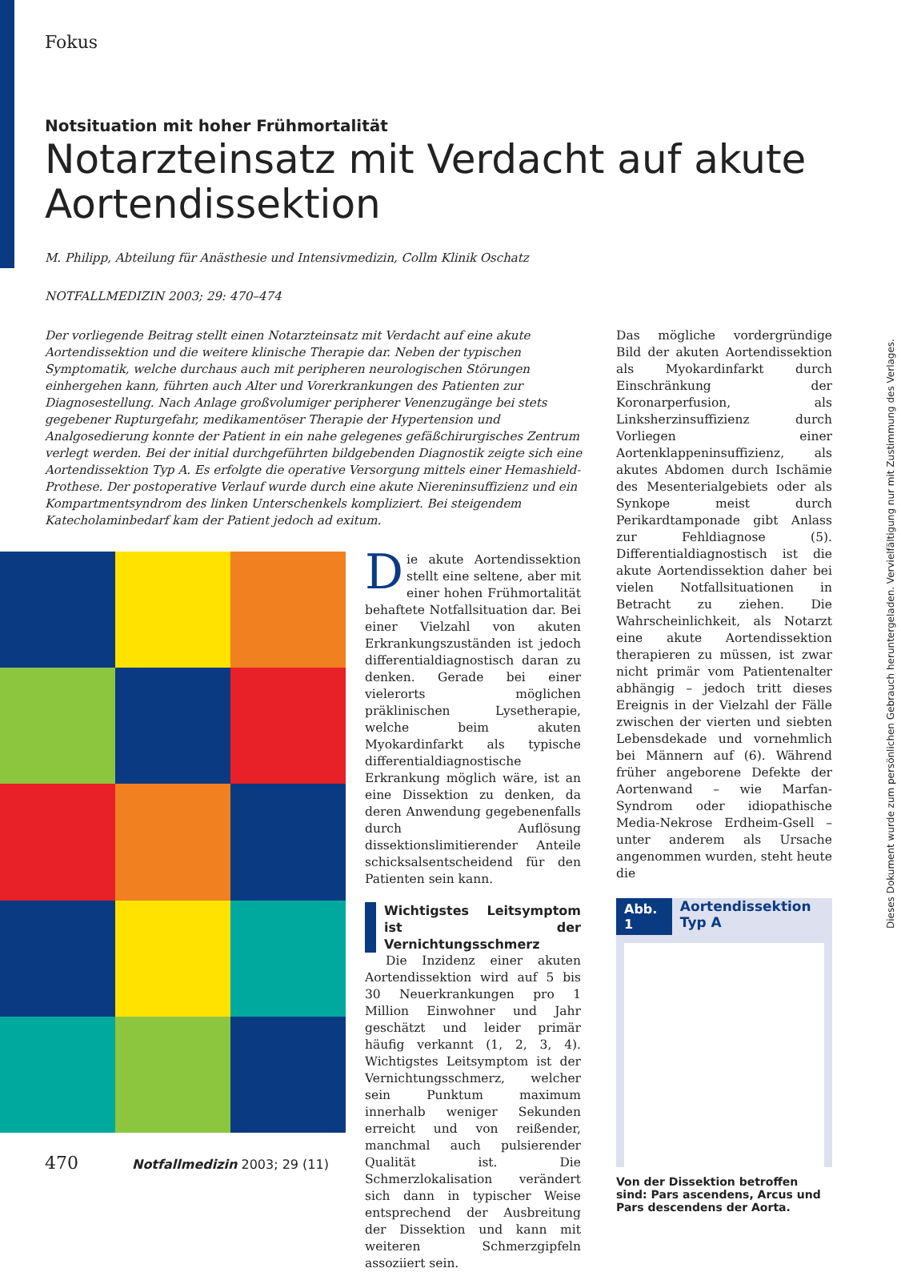Fokus
Notsituation mit hoher Frühmortalität
Notarzteinsatz mit Verdacht auf akute Aortendissektion
M. Philipp, Abteilung für Anästhesie und Intensivmedizin, Collm Klinik Oschatz
NOTFALLMEDIZIN 2003; 29: 470–474
Der vorliegende Beitrag stellt einen Notarzteinsatz mit Verdacht auf eine akute Aortendissektion und die weitere klinische Therapie dar. Neben der typischen Symptomatik, welche durchaus auch mit peripheren neurologischen Störungen einhergehen kann, führten auch Alter und Vorerkrankungen des Patienten zur Diagnosestellung. Nach Anlage großvolumiger peripherer Venenzugänge bei stets gegebener Rupturgefahr, medikamentöser Therapie der Hypertension und Analgosedierung konnte der Patient in ein nahe gelegenes gefäßchirurgisches Zentrum verlegt werden. Bei der initial durchgeführten bildgebenden Diagnostik zeigte sich eine Aortendissektion Typ A. Es erfolgte die operative Versorgung mittels einer Hemashield-Prothese. Der postoperative Verlauf wurde durch eine akute Niereninsuffizienz und ein Kompartmentsyndrom des linken Unterschenkels kompliziert. Bei steigendem Katecholaminbedarf kam der Patient jedoch ad exitum.
Die akute Aortendissektion stellt eine seltene, aber mit einer hohen Frühmortalität behaftete Notfallsituation dar. Bei einer Vielzahl von akuten Erkrankungszuständen ist jedoch differentialdiagnostisch daran zu denken. Gerade bei einer vielerorts möglichen präklinischen Lysetherapie, welche beim akuten Myokardinfarkt als typische differentialdiagnostische Erkrankung möglich wäre, ist an eine Dissektion zu denken, da deren Anwendung gegebenenfalls durch Auflösung dissektionslimitierender Anteile schicksalsentscheidend für den Patienten sein kann.
Wichtigstes Leitsymptom ist der Vernichtungsschmerz
Die Inzidenz einer akuten Aortendissektion wird auf 5 bis 30 Neuerkrankungen pro 1 Million Einwohner und Jahr geschätzt und leider primär häufig verkannt (1, 2, 3, 4). Wichtigstes Leitsymptom ist der Vernichtungsschmerz, welcher sein Punktum maximum innerhalb weniger Sekunden erreicht und von reißender, manchmal auch pulsierender Qualität ist. Die Schmerzlokalisation verändert sich dann in typischer Weise entsprechend der Ausbreitung der Dissektion und kann mit weiteren Schmerzgipfeln assoziiert sein.
Das mögliche vordergründige Bild der akuten Aortendissektion als Myokardinfarkt durch Einschränkung der Koronarperfusion, als Linksherzinsuffizienz durch Vorliegen einer Aortenklappeninsuffizienz, als akutes Abdomen durch Ischämie des Mesenterialgebiets oder als Synkope meist durch Perikardtamponade gibt Anlass zur Fehldiagnose (5). Differentialdiagnostisch ist die akute Aortendissektion daher bei vielen Notfallsituationen in Betracht zu ziehen. Die Wahrscheinlichkeit, als Notarzt eine akute Aortendissektion therapieren zu müssen, ist zwar nicht primär vom Patientenalter abhängig – jedoch tritt dieses Ereignis in der Vielzahl der Fälle zwischen der vierten und siebten Lebensdekade und vornehmlich bei Männern auf (6). Während früher angeborene Defekte der Aortenwand – wie Marfan-Syndrom oder idiopathische Media-Nekrose Erdheim-Gsell – unter anderem als Ursache angenommen wurden, steht heute die
Abb. 1 Aortendissektion Typ A
Von der Dissektion betroffen sind: Pars ascendens, Arcus und Pars descendens der Aorta.
470 Notfallmedizin 2003; 29 (11)
Dieses Dokument wurde zum persönlichen Gebrauch heruntergeladen. Vervielfältigung nur mit Zustimmung des Verlages.